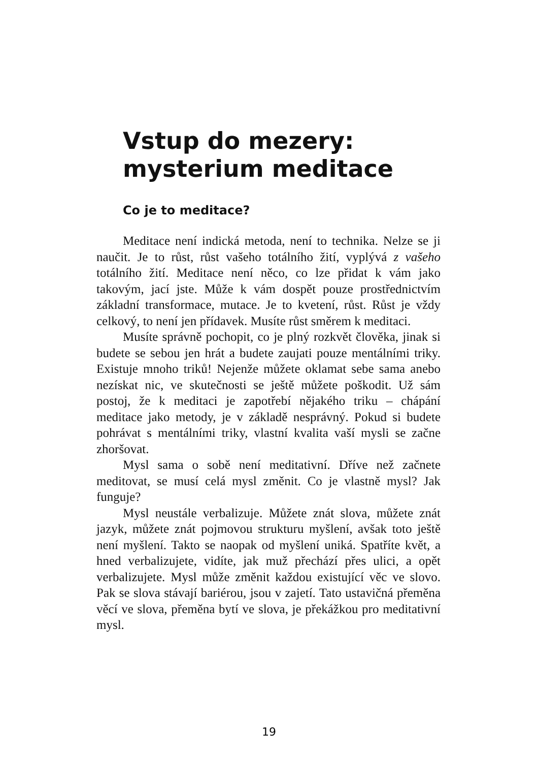Vstup do mezery:
mysterium meditace
Co je to meditace?
Meditace není indická metoda, není to technika. Nelze se ji naučit. Je to růst, růst vašeho totálního žití, vyplývá z vašeho totálního žití. Meditace není něco, co lze přidat k vám jako takovým, jací jste. Může k vám dospět pouze prostřednictvím základní transformace, mutace. Je to kvete­ní, růst. Růst je vždy celkový, to není jen přídavek. Musíte růst směrem k meditaci.
Musíte správně pochopit, co je plný rozkvět člověka, jinak si budete se sebou jen hrát a budete zaujati pouze men­tálními triky. Existuje mnoho triků! Nejenže můžete okla­mat sebe sama anebo nezískat nic, ve skutečnosti se ještě můžete poškodit. Už sám postoj, že k meditaci je zapotřebí nějakého triku – chápání meditace jako metody, je v zákla­dě nesprávný. Pokud si budete pohrávat s mentálními triky, vlastní kvalita vaší mysli se začne zhoršovat.
Mysl sama o sobě není meditativní. Dříve než začnete meditovat, se musí celá mysl změnit. Co je vlastně mysl? Jak funguje?
Mysl neustále verbalizuje. Můžete znát slova, můžete znát jazyk, můžete znát pojmovou strukturu myšlení, avšak toto ještě není myšlení. Takto se naopak od myšlení uniká. Spatříte květ, a hned verbalizujete, vidíte, jak muž přechází přes ulici, a opět verbalizujete. Mysl může změnit každou existující věc ve slovo. Pak se slova stávají bariérou, jsou v zajetí. Tato ustavičná přeměna věcí ve slova, přeměna bytí ve slova, je překážkou pro meditativní mysl.
19